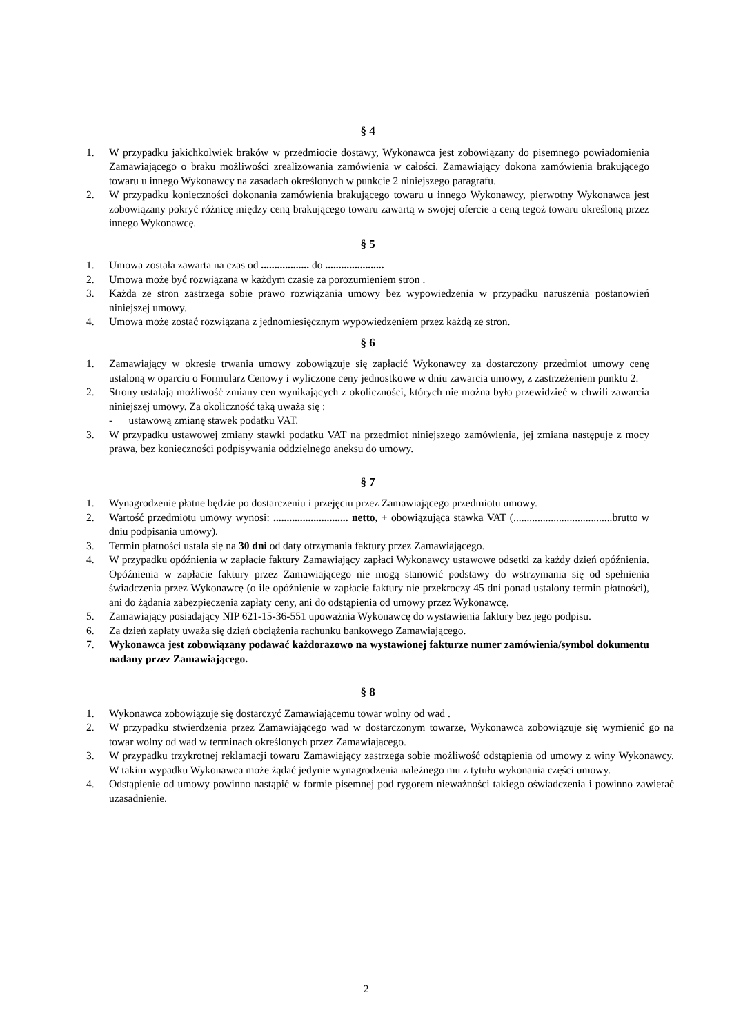§ 4
1. W przypadku jakichkolwiek braków w przedmiocie dostawy, Wykonawca jest zobowiązany do pisemnego powiadomienia Zamawiającego o braku możliwości zrealizowania zamówienia w całości. Zamawiający dokona zamówienia brakującego towaru u innego Wykonawcy na zasadach określonych w punkcie 2 niniejszego paragrafu.
2. W przypadku konieczności dokonania zamówienia brakującego towaru u innego Wykonawcy, pierwotny Wykonawca jest zobowiązany pokryć różnicę między ceną brakującego towaru zawartą w swojej ofercie a ceną tegoż towaru określoną przez innego Wykonawcę.
§ 5
1. Umowa została zawarta na czas od .................. do ......................
2. Umowa może być rozwiązana w każdym czasie za porozumieniem stron .
3. Każda ze stron zastrzega sobie prawo rozwiązania umowy bez wypowiedzenia w przypadku naruszenia postanowień niniejszej umowy.
4. Umowa może zostać rozwiązana z jednomiesięcznym wypowiedzeniem przez każdą ze stron.
§ 6
1. Zamawiający w okresie trwania umowy zobowiązuje się zapłacić Wykonawcy za dostarczony przedmiot umowy cenę ustaloną w oparciu o Formularz Cenowy i wyliczone ceny jednostkowe w dniu zawarcia umowy, z zastrzeżeniem punktu 2.
2. Strony ustalają możliwość zmiany cen wynikających z okoliczności, których nie można było przewidzieć w chwili zawarcia niniejszej umowy. Za okoliczność taką uważa się :
- ustawową zmianę stawek podatku VAT.
3. W przypadku ustawowej zmiany stawki podatku VAT na przedmiot niniejszego zamówienia, jej zmiana następuje z mocy prawa, bez konieczności podpisywania oddzielnego aneksu do umowy.
§ 7
1. Wynagrodzenie płatne będzie po dostarczeniu i przejęciu przez Zamawiającego przedmiotu umowy.
2. Wartość przedmiotu umowy wynosi: ............................ netto, + obowiązująca stawka VAT (.....................................brutto w dniu podpisania umowy).
3. Termin płatności ustala się na 30 dni od daty otrzymania faktury przez Zamawiającego.
4. W przypadku opóźnienia w zapłacie faktury Zamawiający zapłaci Wykonawcy ustawowe odsetki za każdy dzień opóźnienia. Opóźnienia w zapłacie faktury przez Zamawiającego nie mogą stanowić podstawy do wstrzymania się od spełnienia świadczenia przez Wykonawcę (o ile opóźnienie w zapłacie faktury nie przekroczy 45 dni ponad ustalony termin płatności), ani do żądania zabezpieczenia zapłaty ceny, ani do odstąpienia od umowy przez Wykonawcę.
5. Zamawiający posiadający NIP 621-15-36-551 upoważnia Wykonawcę do wystawienia faktury bez jego podpisu.
6. Za dzień zapłaty uważa się dzień obciążenia rachunku bankowego Zamawiającego.
7. Wykonawca jest zobowiązany podawać każdorazowo na wystawionej fakturze numer zamówienia/symbol dokumentu nadany przez Zamawiającego.
§ 8
1. Wykonawca zobowiązuje się dostarczyć Zamawiającemu towar wolny od wad .
2. W przypadku stwierdzenia przez Zamawiającego wad w dostarczonym towarze, Wykonawca zobowiązuje się wymienić go na towar wolny od wad w terminach określonych przez Zamawiającego.
3. W przypadku trzykrotnej reklamacji towaru Zamawiający zastrzega sobie możliwość odstąpienia od umowy z winy Wykonawcy. W takim wypadku Wykonawca może żądać jedynie wynagrodzenia należnego mu z tytułu wykonania części umowy.
4. Odstąpienie od umowy powinno nastąpić w formie pisemnej pod rygorem nieważności takiego oświadczenia i powinno zawierać uzasadnienie.
2